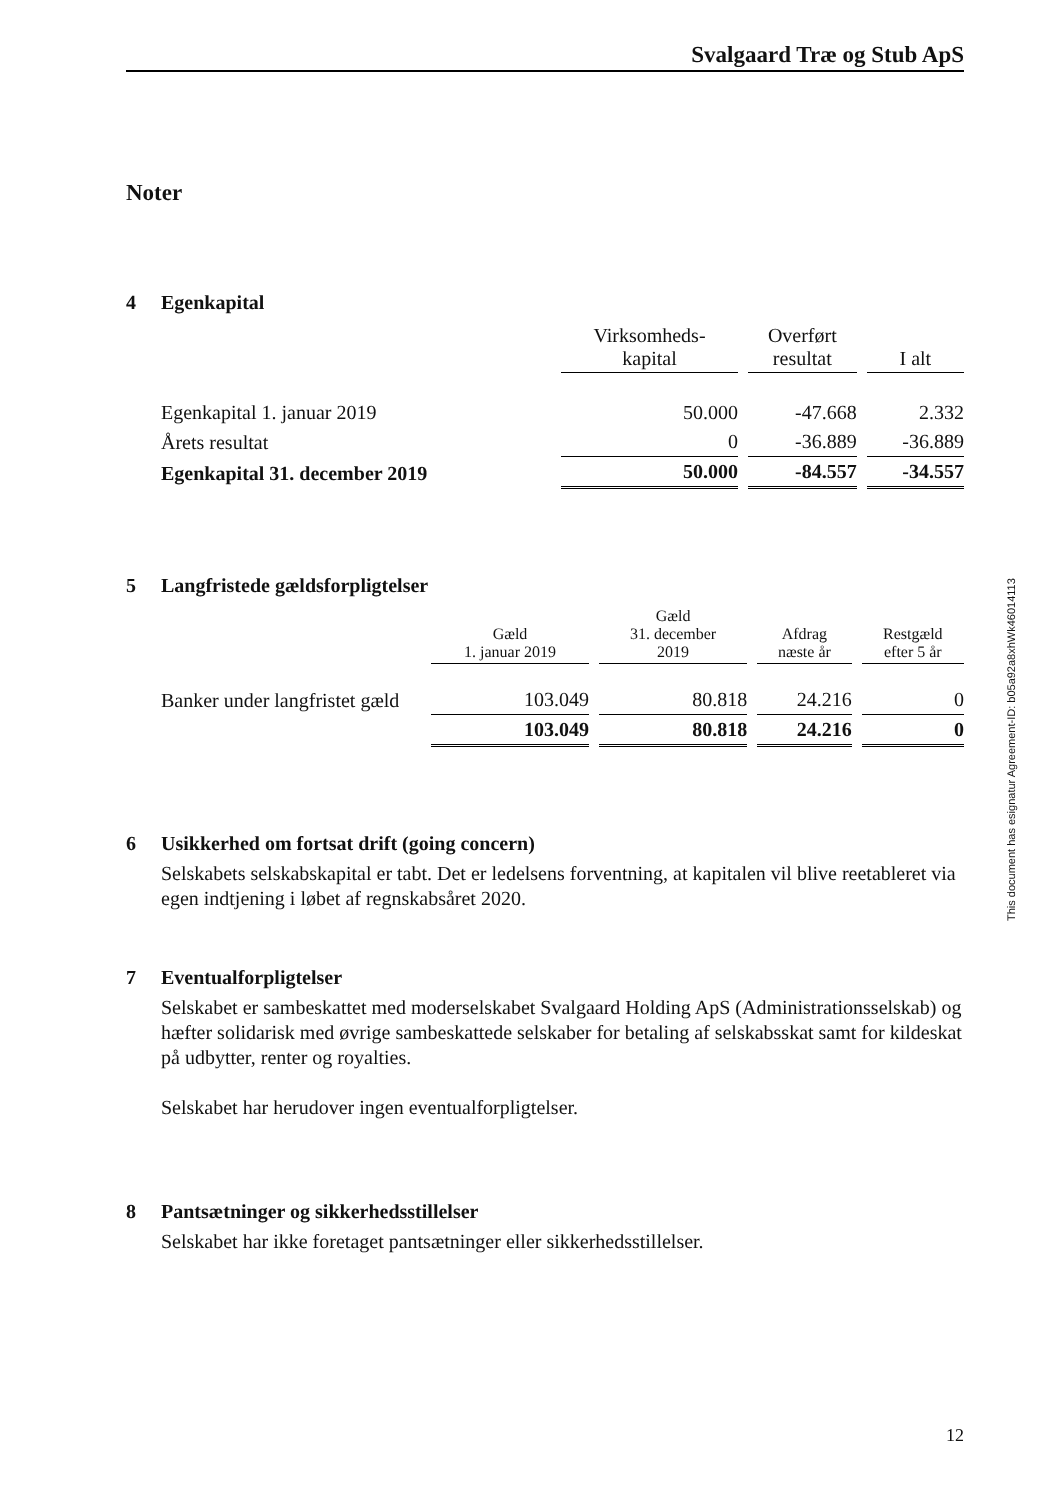Svalgaard Træ og Stub ApS
Noter
4 Egenkapital
| | Virksomheds- kapital | Overført resultat | I alt |
| --- | --- | --- | --- |
| Egenkapital 1. januar 2019 | 50.000 | -47.668 | 2.332 |
| Årets resultat | 0 | -36.889 | -36.889 |
| Egenkapital 31. december 2019 | 50.000 | -84.557 | -34.557 |
5 Langfristede gældsforpligtelser
| | Gæld 1. januar 2019 | Gæld 31. december 2019 | Afdrag næste år | Restgæld efter 5 år |
| --- | --- | --- | --- | --- |
| Banker under langfristet gæld | 103.049 | 80.818 | 24.216 | 0 |
| | 103.049 | 80.818 | 24.216 | 0 |
6 Usikkerhed om fortsat drift (going concern)
Selskabets selskabskapital er tabt. Det er ledelsens forventning, at kapitalen vil blive reetableret via egen indtjening i løbet af regnskabsåret 2020.
7 Eventualforpligtelser
Selskabet er sambeskattet med moderselskabet Svalgaard Holding ApS (Administrationsselskab) og hæfter solidarisk med øvrige sambeskattede selskaber for betaling af selskabsskat samt for kildeskat på udbytter, renter og royalties.
Selskabet har herudover ingen eventualforpligtelser.
8 Pantsætninger og sikkerhedsstillelser
Selskabet har ikke foretaget pantsætninger eller sikkerhedsstillelser.
This document has esignatur Agreement-ID: b05a92a8xhWk46014113
12